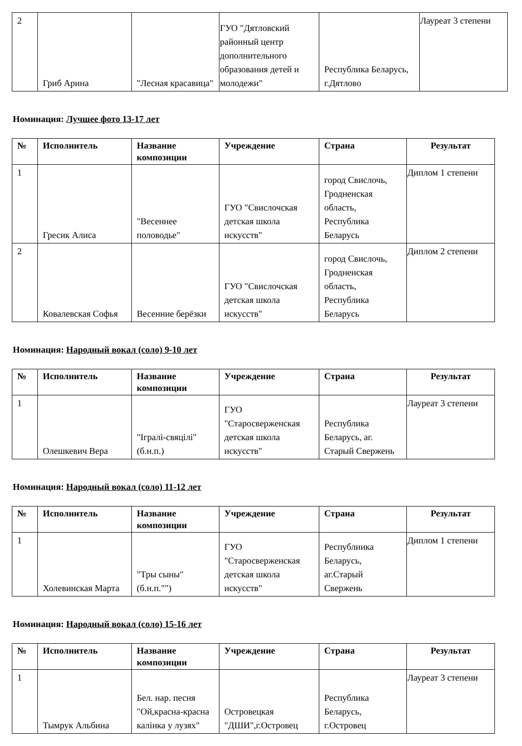| 2 | Гриб Арина | "Лесная красавица" | ГУО "Дятловский районный центр дополнительного образования детей и молодежи" | Республика Беларусь, г.Дятлово | Лауреат 3 степени |
Номинация: Лучшее фото 13-17 лет
| № | Исполнитель | Название композиции | Учреждение | Страна | Результат |
| --- | --- | --- | --- | --- | --- |
| 1 | Гресик Алиса | "Весеннее половодье" | ГУО "Свислочская детская школа искусств" | город Свислочь, Гродненская область, Республика Беларусь | Диплом 1 степени |
| 2 | Ковалевская Софья | Весенние берёзки | ГУО "Свислочская детская школа искусств" | город Свислочь, Гродненская область, Республика Беларусь | Диплом 2 степени |
Номинация: Народный вокал (соло) 9-10 лет
| № | Исполнитель | Название композиции | Учреждение | Страна | Результат |
| --- | --- | --- | --- | --- | --- |
| 1 | Олешкевич Вера | "Ігралі-свяцілі" (б.н.п.) | ГУО "Старосверженская детская школа искусств" | Республика Беларусь, аг. Старый Свержень | Лауреат 3 степени |
Номинация: Народный вокал (соло) 11-12 лет
| № | Исполнитель | Название композиции | Учреждение | Страна | Результат |
| --- | --- | --- | --- | --- | --- |
| 1 | Холевинская Марта | "Тры сыны" (б.н.п."") | ГУО "Старосверженская детская школа искусств" | Республиика Беларусь, аг.Старый Свержень | Диплом 1 степени |
Номинация: Народный вокал (соло) 15-16 лет
| № | Исполнитель | Название композиции | Учреждение | Страна | Результат |
| --- | --- | --- | --- | --- | --- |
| 1 | Тымрук Альбина | Бел. нар. песня "Ой,красна-красна калінка у лузях" | Островецкая "ДШИ",г.Островец | Республика Беларусь, г.Островец | Лауреат 3 степени |